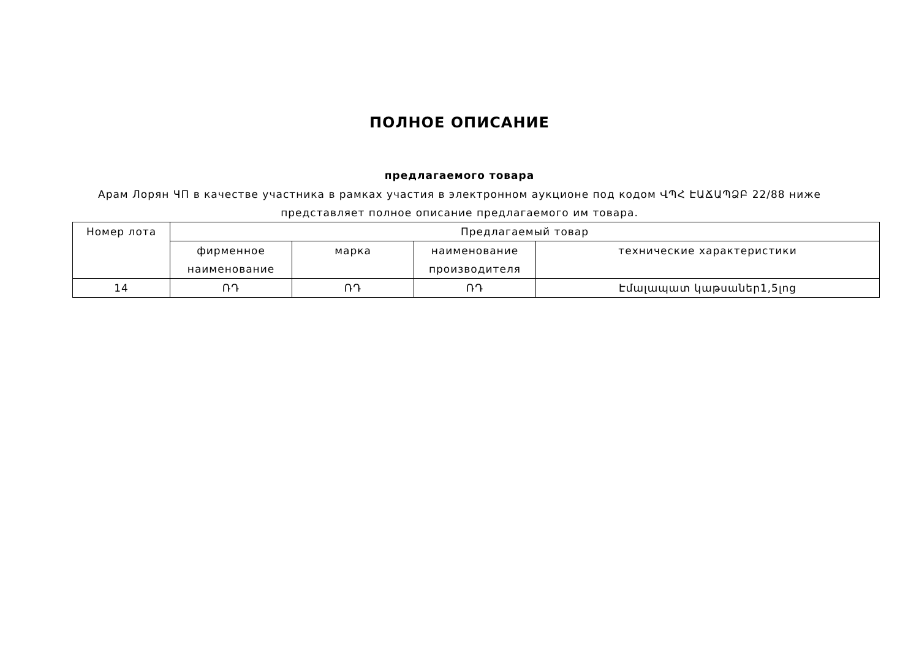ПОЛНОЕ ОПИСАНИЕ
предлагаемого товара
Арам Лорян ЧП в качестве участника в рамках участия в электронном аукционе под кодом ՎՊՀ ԷԱՃԱՊՁԲ 22/88 ниже представляет полное описание предлагаемого им товара.
| Номер лота | Предлагаемый товар | | | |
| --- | --- | --- | --- | --- |
| | фирменное наименование | марка | наименование производителя | технические характеристики |
| 14 | ՌԴ | ՌԴ | ՌԴ | Էմալապատ կաթսաներ1,5լոց |